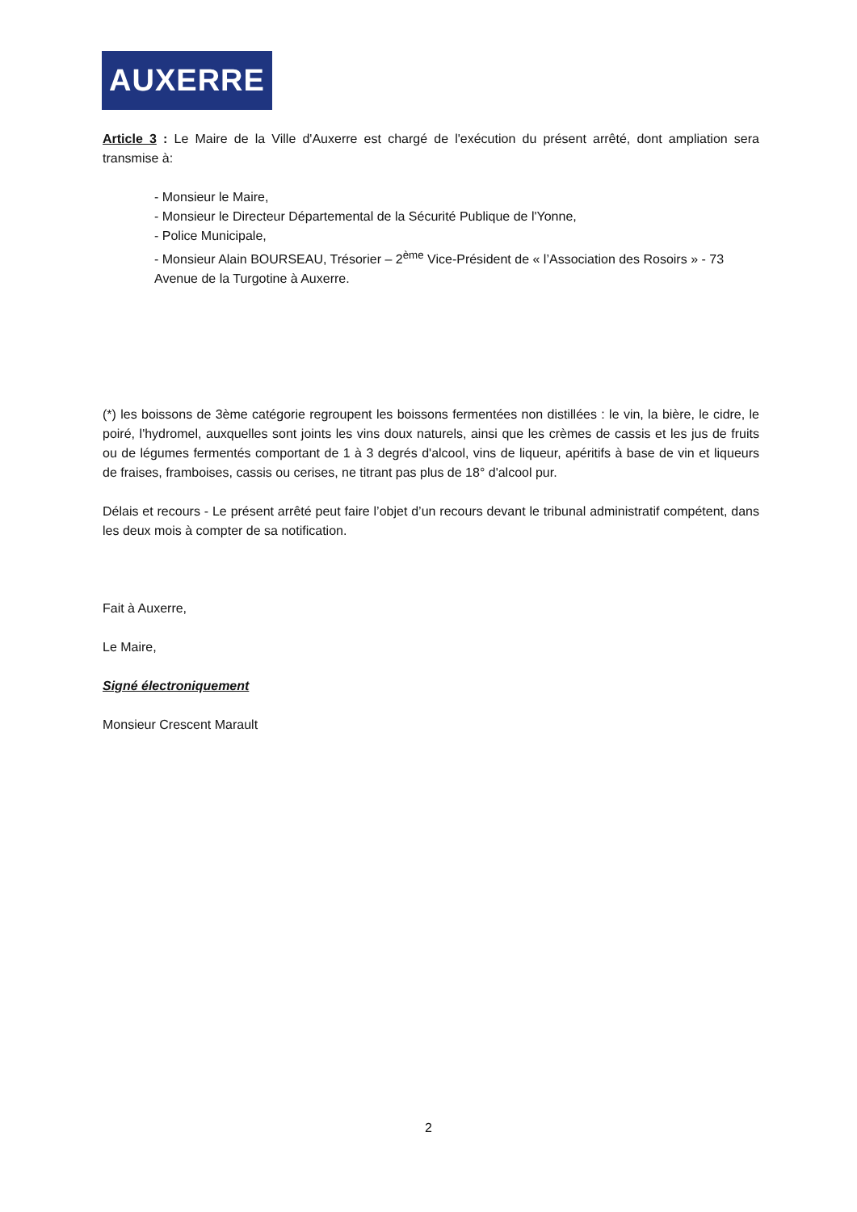AUXERRE
Article 3 : Le Maire de la Ville d'Auxerre est chargé de l'exécution du présent arrêté, dont ampliation sera transmise à:
- Monsieur le Maire,
- Monsieur le Directeur Départemental de la Sécurité Publique de l'Yonne,
- Police Municipale,
- Monsieur Alain BOURSEAU, Trésorier – 2<sup>ème</sup> Vice-Président de « l’Association des Rosoirs » - 73 Avenue de la Turgotine à Auxerre.
(*) les boissons de 3ème catégorie regroupent les boissons fermentées non distillées : le vin, la bière, le cidre, le poiré, l'hydromel, auxquelles sont joints les vins doux naturels, ainsi que les crèmes de cassis et les jus de fruits ou de légumes fermentés comportant de 1 à 3 degrés d'alcool, vins de liqueur, apéritifs à base de vin et liqueurs de fraises, framboises, cassis ou cerises, ne titrant pas plus de 18° d'alcool pur.
Délais et recours - Le présent arrêté peut faire l’objet d’un recours devant le tribunal administratif compétent, dans les deux mois à compter de sa notification.
Fait à Auxerre,
Le Maire,
Signé électroniquement
Monsieur Crescent Marault
2